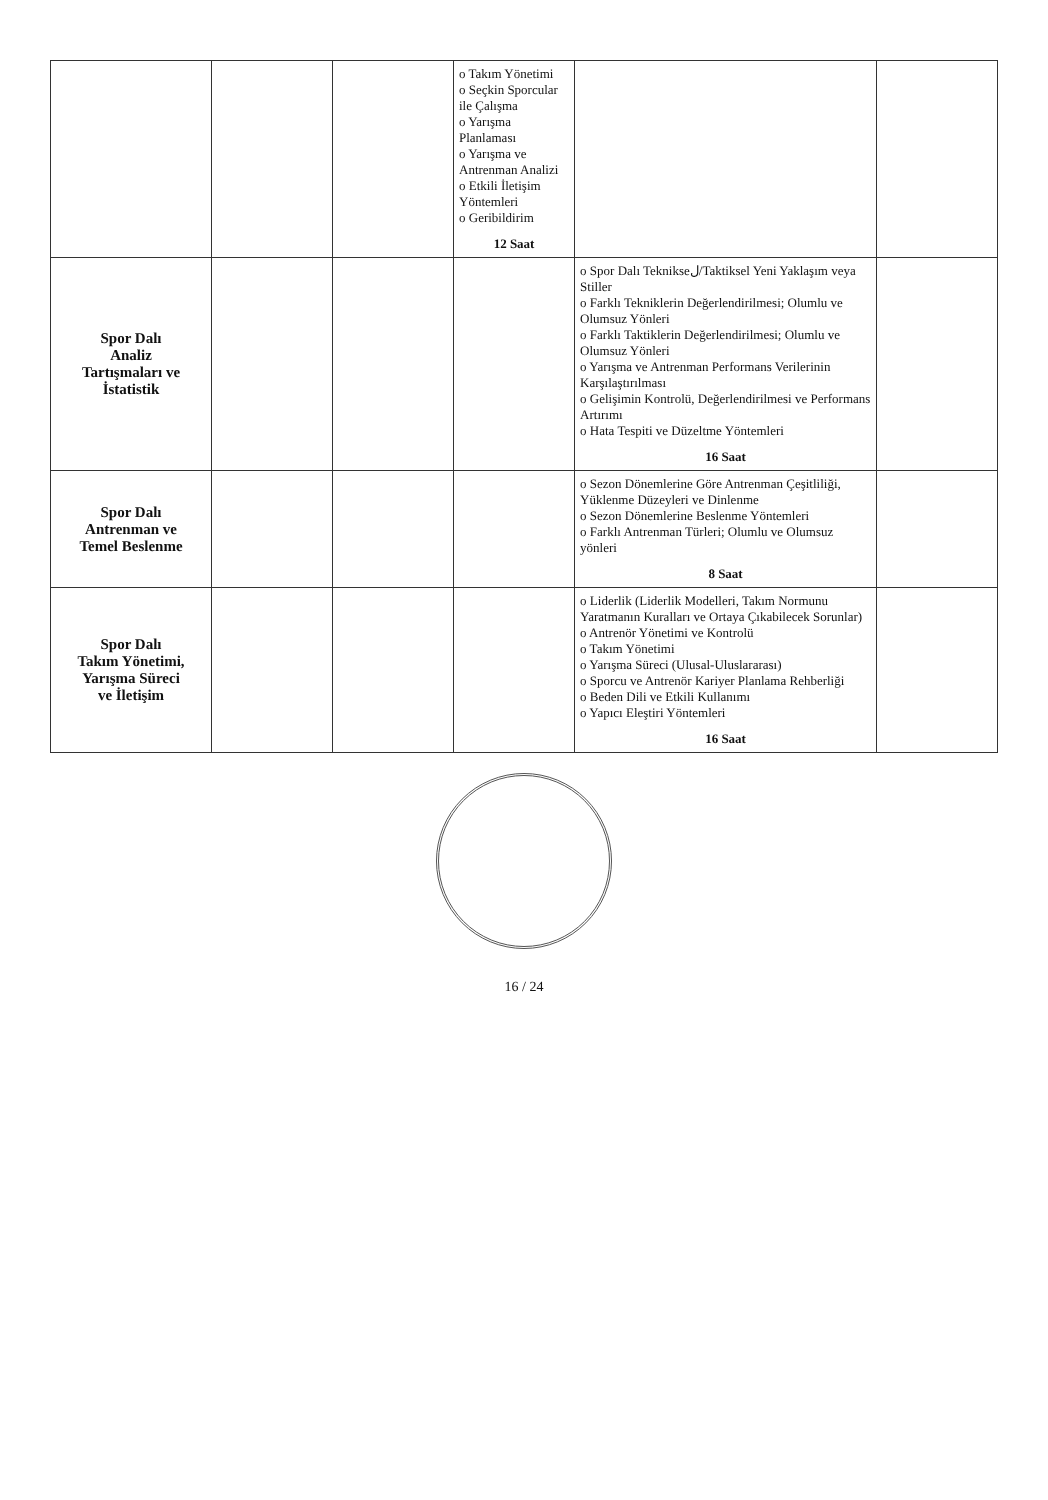| | | | o Takım Yönetimi o Seçkin Sporcular ile Çalışma o Yarışma Planlaması o Yarışma ve Antrenman Analizi o Etkili İletişim Yöntemleri o Geribildirim 12 Saat | | |
| Spor Dalı Analiz Tartışmaları ve İstatistik | | | | o Spor Dalı Teknikseل/Taktiksel Yeni Yaklaşım veya Stiller o Farklı Tekniklerin Değerlendirilmesi; Olumlu ve Olumsuz Yönleri o Farklı Taktiklerin Değerlendirilmesi; Olumlu ve Olumsuz Yönleri o Yarışma ve Antrenman Performans Verilerinin Karşılaştırılması o Gelişimin Kontrolü, Değerlendirilmesi ve Performans Artırımı o Hata Tespiti ve Düzeltme Yöntemleri 16 Saat | |
| Spor Dalı Antrenman ve Temel Beslenme | | | | o Sezon Dönemlerine Göre Antrenman Çeşitliliği, Yüklenme Düzeyleri ve Dinlenme o Sezon Dönemlerine Beslenme Yöntemleri o Farklı Antrenman Türleri; Olumlu ve Olumsuz yönleri 8 Saat | |
| Spor Dalı Takım Yönetimi, Yarışma Süreci ve İletişim | | | | o Liderlik (Liderlik Modelleri, Takım Normunu Yaratmanın Kuralları ve Ortaya Çıkabilecek Sorunlar) o Antrenör Yönetimi ve Kontrolü o Takım Yönetimi o Yarışma Süreci (Ulusal-Uluslararası) o Sporcu ve Antrenör Kariyer Planlama Rehberliği o Beden Dili ve Etkili Kullanımı o Yapıcı Eleştiri Yöntemleri 16 Saat | |
16 / 24